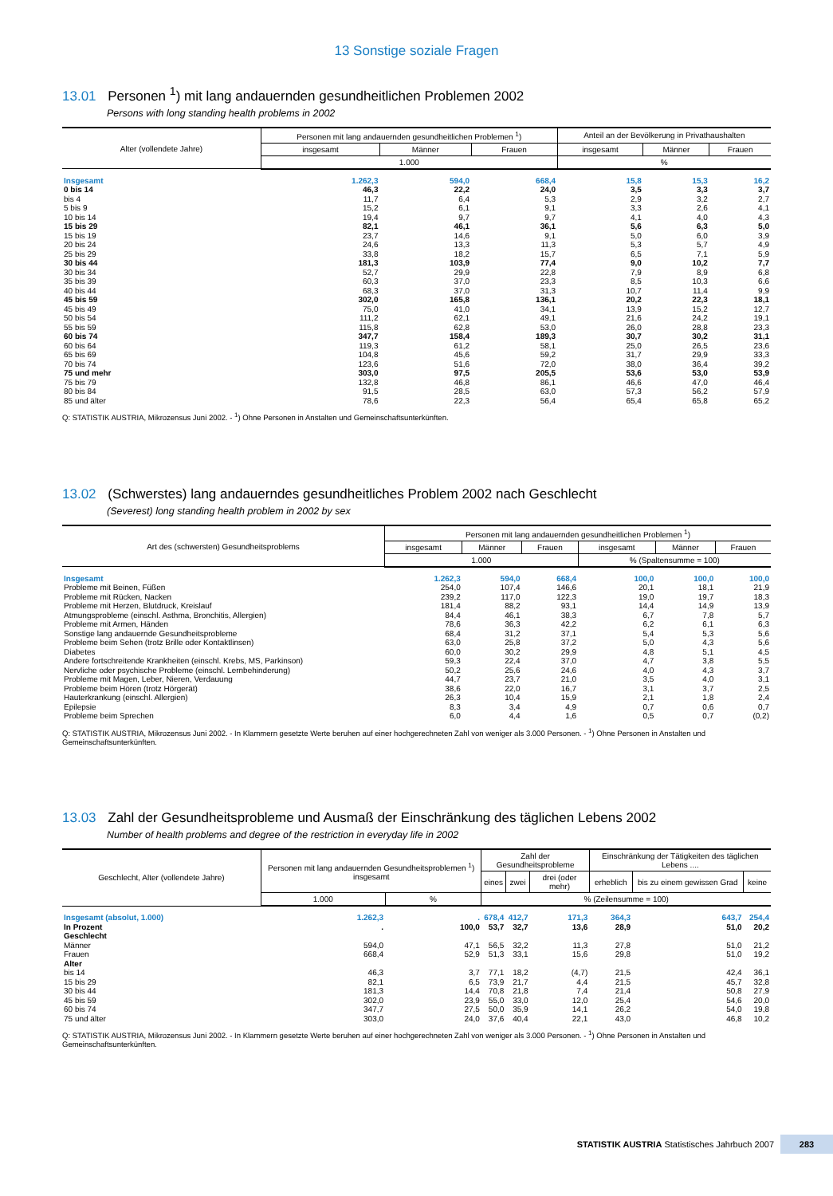13 Sonstige soziale Fragen
13.01 Personen <sup>1</sup>) mit lang andauernden gesundheitlichen Problemen 2002
Persons with long standing health problems in 2002
| Alter (vollendete Jahre) | Personen mit lang andauernden gesundheitlichen Problemen <sup>1</sup>) | | | Anteil an der Bevölkerung in Privathaushalten | | |
| --- | --- | --- | --- | --- | --- | --- |
| | insgesamt | Männer | Frauen | insgesamt | Männer | Frauen |
| | 1.000 | | | % | | |
| Insgesamt | 1.262,3 | 594,0 | 668,4 | 15,8 | 15,3 | 16,2 |
| 0 bis 14 | 46,3 | 22,2 | 24,0 | 3,5 | 3,3 | 3,7 |
| bis 4 | 11,7 | 6,4 | 5,3 | 2,9 | 3,2 | 2,7 |
| 5 bis 9 | 15,2 | 6,1 | 9,1 | 3,3 | 2,6 | 4,1 |
| 10 bis 14 | 19,4 | 9,7 | 9,7 | 4,1 | 4,0 | 4,3 |
| 15 bis 29 | 82,1 | 46,1 | 36,1 | 5,6 | 6,3 | 5,0 |
| 15 bis 19 | 23,7 | 14,6 | 9,1 | 5,0 | 6,0 | 3,9 |
| 20 bis 24 | 24,6 | 13,3 | 11,3 | 5,3 | 5,7 | 4,9 |
| 25 bis 29 | 33,8 | 18,2 | 15,7 | 6,5 | 7,1 | 5,9 |
| 30 bis 44 | 181,3 | 103,9 | 77,4 | 9,0 | 10,2 | 7,7 |
| 30 bis 34 | 52,7 | 29,9 | 22,8 | 7,9 | 8,9 | 6,8 |
| 35 bis 39 | 60,3 | 37,0 | 23,3 | 8,5 | 10,3 | 6,6 |
| 40 bis 44 | 68,3 | 37,0 | 31,3 | 10,7 | 11,4 | 9,9 |
| 45 bis 59 | 302,0 | 165,8 | 136,1 | 20,2 | 22,3 | 18,1 |
| 45 bis 49 | 75,0 | 41,0 | 34,1 | 13,9 | 15,2 | 12,7 |
| 50 bis 54 | 111,2 | 62,1 | 49,1 | 21,6 | 24,2 | 19,1 |
| 55 bis 59 | 115,8 | 62,8 | 53,0 | 26,0 | 28,8 | 23,3 |
| 60 bis 74 | 347,7 | 158,4 | 189,3 | 30,7 | 30,2 | 31,1 |
| 60 bis 64 | 119,3 | 61,2 | 58,1 | 25,0 | 26,5 | 23,6 |
| 65 bis 69 | 104,8 | 45,6 | 59,2 | 31,7 | 29,9 | 33,3 |
| 70 bis 74 | 123,6 | 51,6 | 72,0 | 38,0 | 36,4 | 39,2 |
| 75 und mehr | 303,0 | 97,5 | 205,5 | 53,6 | 53,0 | 53,9 |
| 75 bis 79 | 132,8 | 46,8 | 86,1 | 46,6 | 47,0 | 46,4 |
| 80 bis 84 | 91,5 | 28,5 | 63,0 | 57,3 | 56,2 | 57,9 |
| 85 und älter | 78,6 | 22,3 | 56,4 | 65,4 | 65,8 | 65,2 |
Q: STATISTIK AUSTRIA, Mikrozensus Juni 2002. - <sup>1</sup>) Ohne Personen in Anstalten und Gemeinschaftsunterkünften.
13.02 (Schwerstes) lang andauerndes gesundheitliches Problem 2002 nach Geschlecht
(Severest) long standing health problem in 2002 by sex
| Art des (schwersten) Gesundheitsproblems | Personen mit lang andauernden gesundheitlichen Problemen <sup>1</sup>) | | | | | |
| --- | --- | --- | --- | --- | --- | --- |
| | insgesamt | Männer | Frauen | insgesamt | Männer | Frauen |
| | 1.000 | | | % (Spaltensumme = 100) | | |
| Insgesamt | 1.262,3 | 594,0 | 668,4 | 100,0 | 100,0 | 100,0 |
| Probleme mit Beinen, Füßen | 254,0 | 107,4 | 146,6 | 20,1 | 18,1 | 21,9 |
| Probleme mit Rücken, Nacken | 239,2 | 117,0 | 122,3 | 19,0 | 19,7 | 18,3 |
| Probleme mit Herzen, Blutdruck, Kreislauf | 181,4 | 88,2 | 93,1 | 14,4 | 14,9 | 13,9 |
| Atmungsprobleme (einschl. Asthma, Bronchitis, Allergien) | 84,4 | 46,1 | 38,3 | 6,7 | 7,8 | 5,7 |
| Probleme mit Armen, Händen | 78,6 | 36,3 | 42,2 | 6,2 | 6,1 | 6,3 |
| Sonstige lang andauernde Gesundheitsprobleme | 68,4 | 31,2 | 37,1 | 5,4 | 5,3 | 5,6 |
| Probleme beim Sehen (trotz Brille oder Kontaktlinsen) | 63,0 | 25,8 | 37,2 | 5,0 | 4,3 | 5,6 |
| Diabetes | 60,0 | 30,2 | 29,9 | 4,8 | 5,1 | 4,5 |
| Andere fortschreitende Krankheiten (einschl. Krebs, MS, Parkinson) | 59,3 | 22,4 | 37,0 | 4,7 | 3,8 | 5,5 |
| Nervliche oder psychische Probleme (einschl. Lernbehinderung) | 50,2 | 25,6 | 24,6 | 4,0 | 4,3 | 3,7 |
| Probleme mit Magen, Leber, Nieren, Verdauung | 44,7 | 23,7 | 21,0 | 3,5 | 4,0 | 3,1 |
| Probleme beim Hören (trotz Hörgerät) | 38,6 | 22,0 | 16,7 | 3,1 | 3,7 | 2,5 |
| Hauterkrankung (einschl. Allergien) | 26,3 | 10,4 | 15,9 | 2,1 | 1,8 | 2,4 |
| Epilepsie | 8,3 | 3,4 | 4,9 | 0,7 | 0,6 | 0,7 |
| Probleme beim Sprechen | 6,0 | 4,4 | 1,6 | 0,5 | 0,7 | (0,2) |
Q: STATISTIK AUSTRIA, Mikrozensus Juni 2002. - In Klammern gesetzte Werte beruhen auf einer hochgerechneten Zahl von weniger als 3.000 Personen. - <sup>1</sup>) Ohne Personen in Anstalten und Gemeinschaftsunterkünften.
13.03 Zahl der Gesundheitsprobleme und Ausmaß der Einschränkung des täglichen Lebens 2002
Number of health problems and degree of the restriction in everyday life in 2002
| Geschlecht, Alter (vollendete Jahre) | Personen mit lang andauernden Gesundheitsproblemen <sup>1</sup>) insgesamt | | Zahl der Gesundheitsprobleme | | | Einschränkung der Tätigkeiten des täglichen Lebens .... | | |
| --- | --- | --- | --- | --- | --- | --- | --- | --- |
| | | | eines | zwei | drei (oder mehr) | erheblich | bis zu einem gewissen Grad | keine |
| | 1.000 | % | % (Zeilensumme = 100) | | | | | |
| Insgesamt (absolut, 1.000) | 1.262,3 | . | 678,4 | 412,7 | 171,3 | 364,3 | 643,7 | 254,4 |
| In Prozent | . | 100,0 | 53,7 | 32,7 | 13,6 | 28,9 | 51,0 | 20,2 |
| Geschlecht | | | | | | | | |
| Männer | 594,0 | 47,1 | 56,5 | 32,2 | 11,3 | 27,8 | 51,0 | 21,2 |
| Frauen | 668,4 | 52,9 | 51,3 | 33,1 | 15,6 | 29,8 | 51,0 | 19,2 |
| Alter | | | | | | | | |
| bis 14 | 46,3 | 3,7 | 77,1 | 18,2 | (4,7) | 21,5 | 42,4 | 36,1 |
| 15 bis 29 | 82,1 | 6,5 | 73,9 | 21,7 | 4,4 | 21,5 | 45,7 | 32,8 |
| 30 bis 44 | 181,3 | 14,4 | 70,8 | 21,8 | 7,4 | 21,4 | 50,8 | 27,9 |
| 45 bis 59 | 302,0 | 23,9 | 55,0 | 33,0 | 12,0 | 25,4 | 54,6 | 20,0 |
| 60 bis 74 | 347,7 | 27,5 | 50,0 | 35,9 | 14,1 | 26,2 | 54,0 | 19,8 |
| 75 und älter | 303,0 | 24,0 | 37,6 | 40,4 | 22,1 | 43,0 | 46,8 | 10,2 |
Q: STATISTIK AUSTRIA, Mikrozensus Juni 2002. - In Klammern gesetzte Werte beruhen auf einer hochgerechneten Zahl von weniger als 3.000 Personen. - <sup>1</sup>) Ohne Personen in Anstalten und Gemeinschaftsunterkünften.
STATISTIK AUSTRIA Statistisches Jahrbuch 2007 283